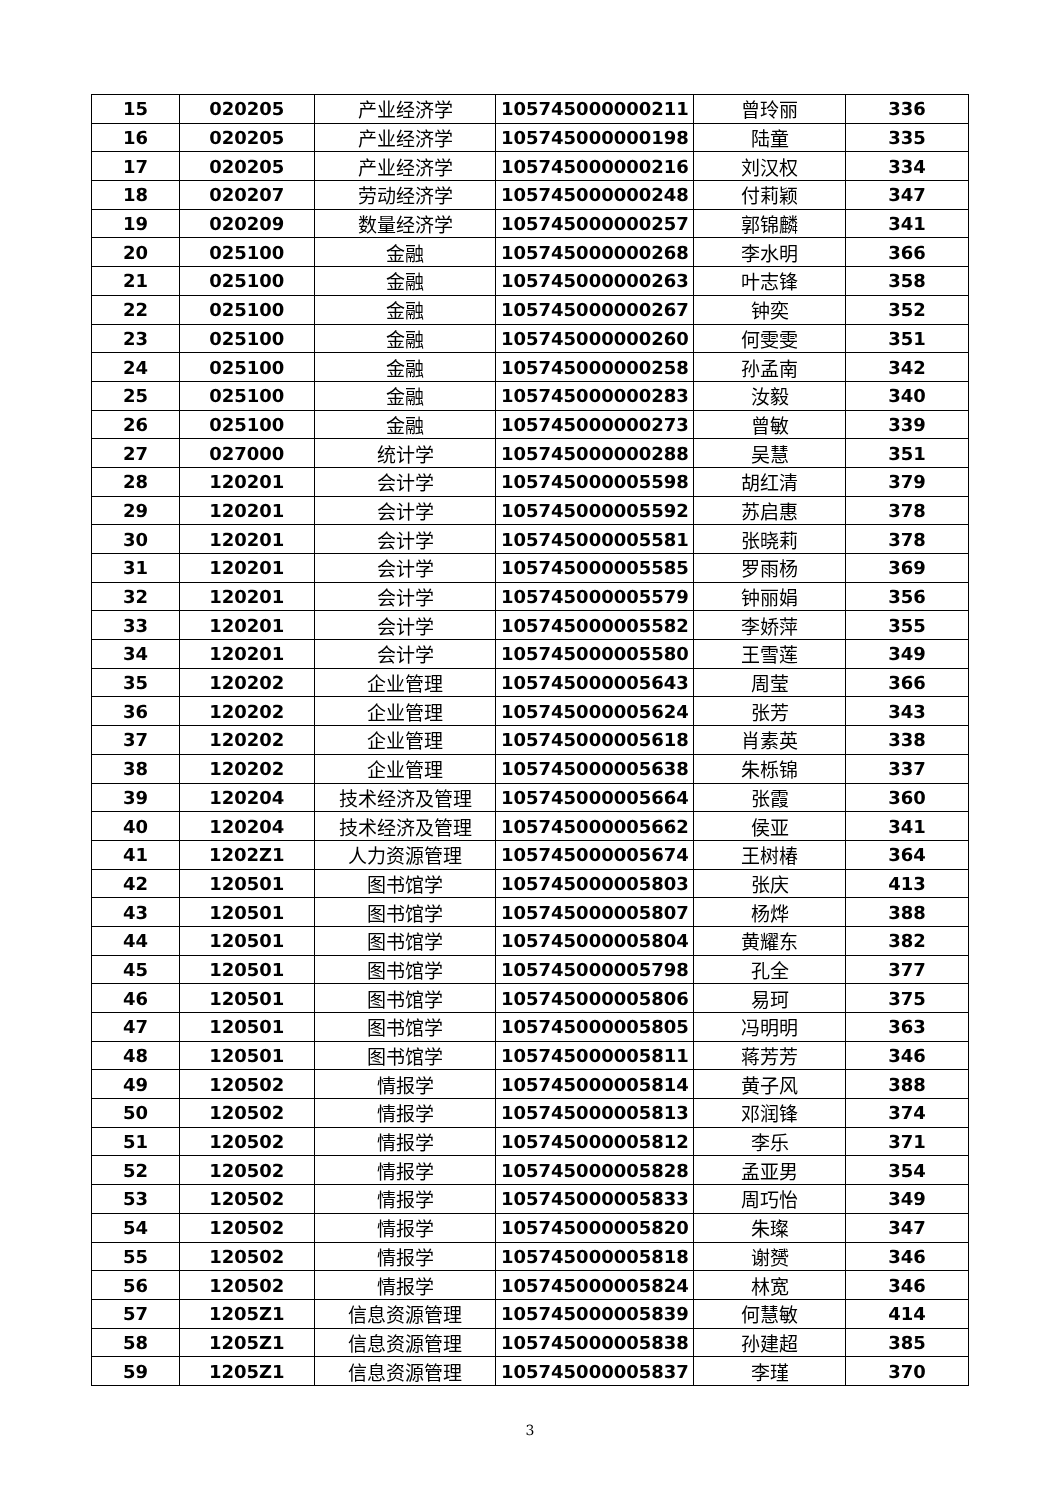| 15 | 020205 | 产业经济学 | 105745000000211 | 曾玲丽 | 336 |
| 16 | 020205 | 产业经济学 | 105745000000198 | 陆童 | 335 |
| 17 | 020205 | 产业经济学 | 105745000000216 | 刘汉权 | 334 |
| 18 | 020207 | 劳动经济学 | 105745000000248 | 付莉颖 | 347 |
| 19 | 020209 | 数量经济学 | 105745000000257 | 郭锦麟 | 341 |
| 20 | 025100 | 金融 | 105745000000268 | 李水明 | 366 |
| 21 | 025100 | 金融 | 105745000000263 | 叶志锋 | 358 |
| 22 | 025100 | 金融 | 105745000000267 | 钟奕 | 352 |
| 23 | 025100 | 金融 | 105745000000260 | 何雯雯 | 351 |
| 24 | 025100 | 金融 | 105745000000258 | 孙孟南 | 342 |
| 25 | 025100 | 金融 | 105745000000283 | 汝毅 | 340 |
| 26 | 025100 | 金融 | 105745000000273 | 曾敏 | 339 |
| 27 | 027000 | 统计学 | 105745000000288 | 吴慧 | 351 |
| 28 | 120201 | 会计学 | 105745000005598 | 胡红清 | 379 |
| 29 | 120201 | 会计学 | 105745000005592 | 苏启惠 | 378 |
| 30 | 120201 | 会计学 | 105745000005581 | 张晓莉 | 378 |
| 31 | 120201 | 会计学 | 105745000005585 | 罗雨杨 | 369 |
| 32 | 120201 | 会计学 | 105745000005579 | 钟丽娟 | 356 |
| 33 | 120201 | 会计学 | 105745000005582 | 李娇萍 | 355 |
| 34 | 120201 | 会计学 | 105745000005580 | 王雪莲 | 349 |
| 35 | 120202 | 企业管理 | 105745000005643 | 周莹 | 366 |
| 36 | 120202 | 企业管理 | 105745000005624 | 张芳 | 343 |
| 37 | 120202 | 企业管理 | 105745000005618 | 肖素英 | 338 |
| 38 | 120202 | 企业管理 | 105745000005638 | 朱栎锦 | 337 |
| 39 | 120204 | 技术经济及管理 | 105745000005664 | 张霞 | 360 |
| 40 | 120204 | 技术经济及管理 | 105745000005662 | 侯亚 | 341 |
| 41 | 1202Z1 | 人力资源管理 | 105745000005674 | 王树椿 | 364 |
| 42 | 120501 | 图书馆学 | 105745000005803 | 张庆 | 413 |
| 43 | 120501 | 图书馆学 | 105745000005807 | 杨烨 | 388 |
| 44 | 120501 | 图书馆学 | 105745000005804 | 黄耀东 | 382 |
| 45 | 120501 | 图书馆学 | 105745000005798 | 孔全 | 377 |
| 46 | 120501 | 图书馆学 | 105745000005806 | 易珂 | 375 |
| 47 | 120501 | 图书馆学 | 105745000005805 | 冯明明 | 363 |
| 48 | 120501 | 图书馆学 | 105745000005811 | 蒋芳芳 | 346 |
| 49 | 120502 | 情报学 | 105745000005814 | 黄子风 | 388 |
| 50 | 120502 | 情报学 | 105745000005813 | 邓润锋 | 374 |
| 51 | 120502 | 情报学 | 105745000005812 | 李乐 | 371 |
| 52 | 120502 | 情报学 | 105745000005828 | 孟亚男 | 354 |
| 53 | 120502 | 情报学 | 105745000005833 | 周巧怡 | 349 |
| 54 | 120502 | 情报学 | 105745000005820 | 朱璨 | 347 |
| 55 | 120502 | 情报学 | 105745000005818 | 谢赟 | 346 |
| 56 | 120502 | 情报学 | 105745000005824 | 林宽 | 346 |
| 57 | 1205Z1 | 信息资源管理 | 105745000005839 | 何慧敏 | 414 |
| 58 | 1205Z1 | 信息资源管理 | 105745000005838 | 孙建超 | 385 |
| 59 | 1205Z1 | 信息资源管理 | 105745000005837 | 李瑾 | 370 |
3